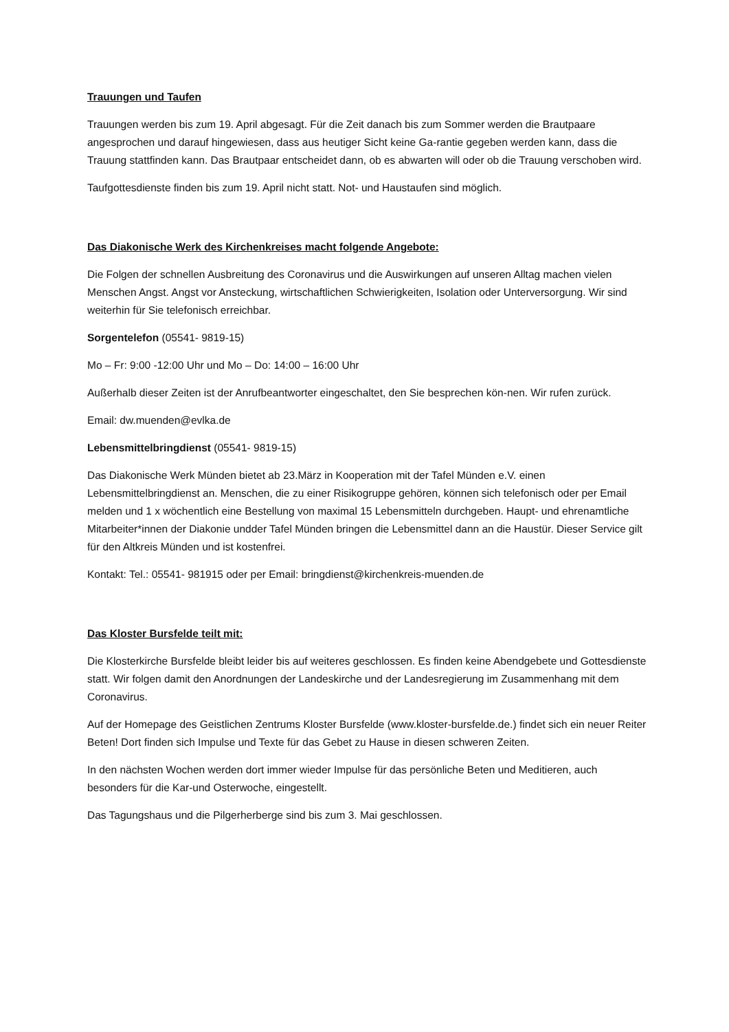Trauungen und Taufen
Trauungen werden bis zum 19. April abgesagt. Für die Zeit danach bis zum Sommer werden die Brautpaare angesprochen und darauf hingewiesen, dass aus heutiger Sicht keine Ga-rantie gegeben werden kann, dass die Trauung stattfinden kann. Das Brautpaar entscheidet dann, ob es abwarten will oder ob die Trauung verschoben wird.
Taufgottesdienste finden bis zum 19. April nicht statt. Not- und Haustaufen sind möglich.
Das Diakonische Werk des Kirchenkreises macht folgende Angebote:
Die Folgen der schnellen Ausbreitung des Coronavirus und die Auswirkungen auf unseren Alltag machen vielen Menschen Angst. Angst vor Ansteckung, wirtschaftlichen Schwierigkeiten, Isolation oder Unterversorgung. Wir sind weiterhin für Sie telefonisch erreichbar.
Sorgentelefon (05541- 9819-15)
Mo – Fr: 9:00 -12:00 Uhr und Mo – Do: 14:00 – 16:00 Uhr
Außerhalb dieser Zeiten ist der Anrufbeantworter eingeschaltet, den Sie besprechen kön-nen. Wir rufen zurück.
Email: dw.muenden@evlka.de
Lebensmittelbringdienst (05541- 9819-15)
Das Diakonische Werk Münden bietet ab 23.März in Kooperation mit der Tafel Münden e.V. einen Lebensmittelbringdienst an. Menschen, die zu einer Risikogruppe gehören, können sich telefonisch oder per Email melden und 1 x wöchentlich eine Bestellung von maximal 15 Lebensmitteln durchgeben. Haupt- und ehrenamtliche Mitarbeiter*innen der Diakonie undder Tafel Münden bringen die Lebensmittel dann an die Haustür. Dieser Service gilt für den Altkreis Münden und ist kostenfrei.
Kontakt: Tel.: 05541- 981915 oder per Email: bringdienst@kirchenkreis-muenden.de
Das Kloster Bursfelde teilt mit:
Die Klosterkirche Bursfelde bleibt leider bis auf weiteres geschlossen. Es finden keine Abendgebete und Gottesdienste statt. Wir folgen damit den Anordnungen der Landeskirche und der Landesregierung im Zusammenhang mit dem Coronavirus.
Auf der Homepage des Geistlichen Zentrums Kloster Bursfelde (www.kloster-bursfelde.de.) findet sich ein neuer Reiter Beten! Dort finden sich Impulse und Texte für das Gebet zu Hause in diesen schweren Zeiten.
In den nächsten Wochen werden dort immer wieder Impulse für das persönliche Beten und Meditieren, auch besonders für die Kar-und Osterwoche, eingestellt.
Das Tagungshaus und die Pilgerherberge sind bis zum 3. Mai geschlossen.